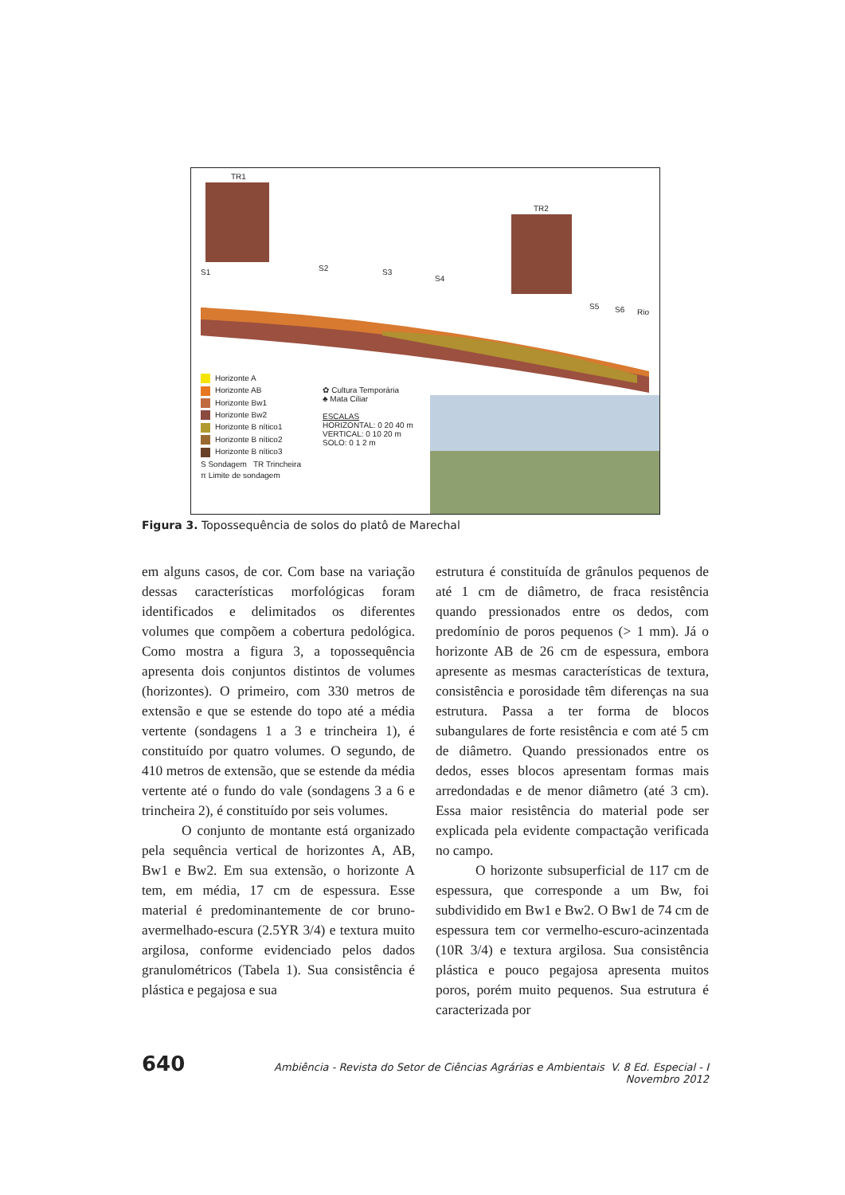TR1
TR2
S1 S2 S3
S4
S5 S6 Rio
Horizonte A
Horizonte AB
Horizonte Bw1
Horizonte Bw2
Horizonte B nítico1
Horizonte B nítico2
Horizonte B nítico3
S Sondagem TR Trincheira
π Limite de sondagem
✿ Cultura Temporária
♣ Mata Ciliar
ESCALAS
HORIZONTAL: 0 20 40 m
VERTICAL: 0 10 20 m
SOLO: 0 1 2 m
Figura 3. Topossequência de solos do platô de Marechal
em alguns casos, de cor. Com base na variação dessas características morfológicas foram identificados e delimitados os diferentes volumes que compõem a cobertura pedológica. Como mostra a figura 3, a topossequência apresenta dois conjuntos distintos de volumes (horizontes). O primeiro, com 330 metros de extensão e que se estende do topo até a média vertente (sondagens 1 a 3 e trincheira 1), é constituído por quatro volumes. O segundo, de 410 metros de extensão, que se estende da média vertente até o fundo do vale (sondagens 3 a 6 e trincheira 2), é constituído por seis volumes.
O conjunto de montante está organizado pela sequência vertical de horizontes A, AB, Bw1 e Bw2. Em sua extensão, o horizonte A tem, em média, 17 cm de espessura. Esse material é predominantemente de cor bruno-avermelhado-escura (2.5YR 3/4) e textura muito argilosa, conforme evidenciado pelos dados granulométricos (Tabela 1). Sua consistência é plástica e pegajosa e sua
estrutura é constituída de grânulos pequenos de até 1 cm de diâmetro, de fraca resistência quando pressionados entre os dedos, com predomínio de poros pequenos (> 1 mm). Já o horizonte AB de 26 cm de espessura, embora apresente as mesmas características de textura, consistência e porosidade têm diferenças na sua estrutura. Passa a ter forma de blocos subangulares de forte resistência e com até 5 cm de diâmetro. Quando pressionados entre os dedos, esses blocos apresentam formas mais arredondadas e de menor diâmetro (até 3 cm). Essa maior resistência do material pode ser explicada pela evidente compactação verificada no campo.
O horizonte subsuperficial de 117 cm de espessura, que corresponde a um Bw, foi subdividido em Bw1 e Bw2. O Bw1 de 74 cm de espessura tem cor vermelho-escuro-acinzentada (10R 3/4) e textura argilosa. Sua consistência plástica e pouco pegajosa apresenta muitos poros, porém muito pequenos. Sua estrutura é caracterizada por
640 Ambiência - Revista do Setor de Ciências Agrárias e Ambientais V. 8 Ed. Especial - I Novembro 2012